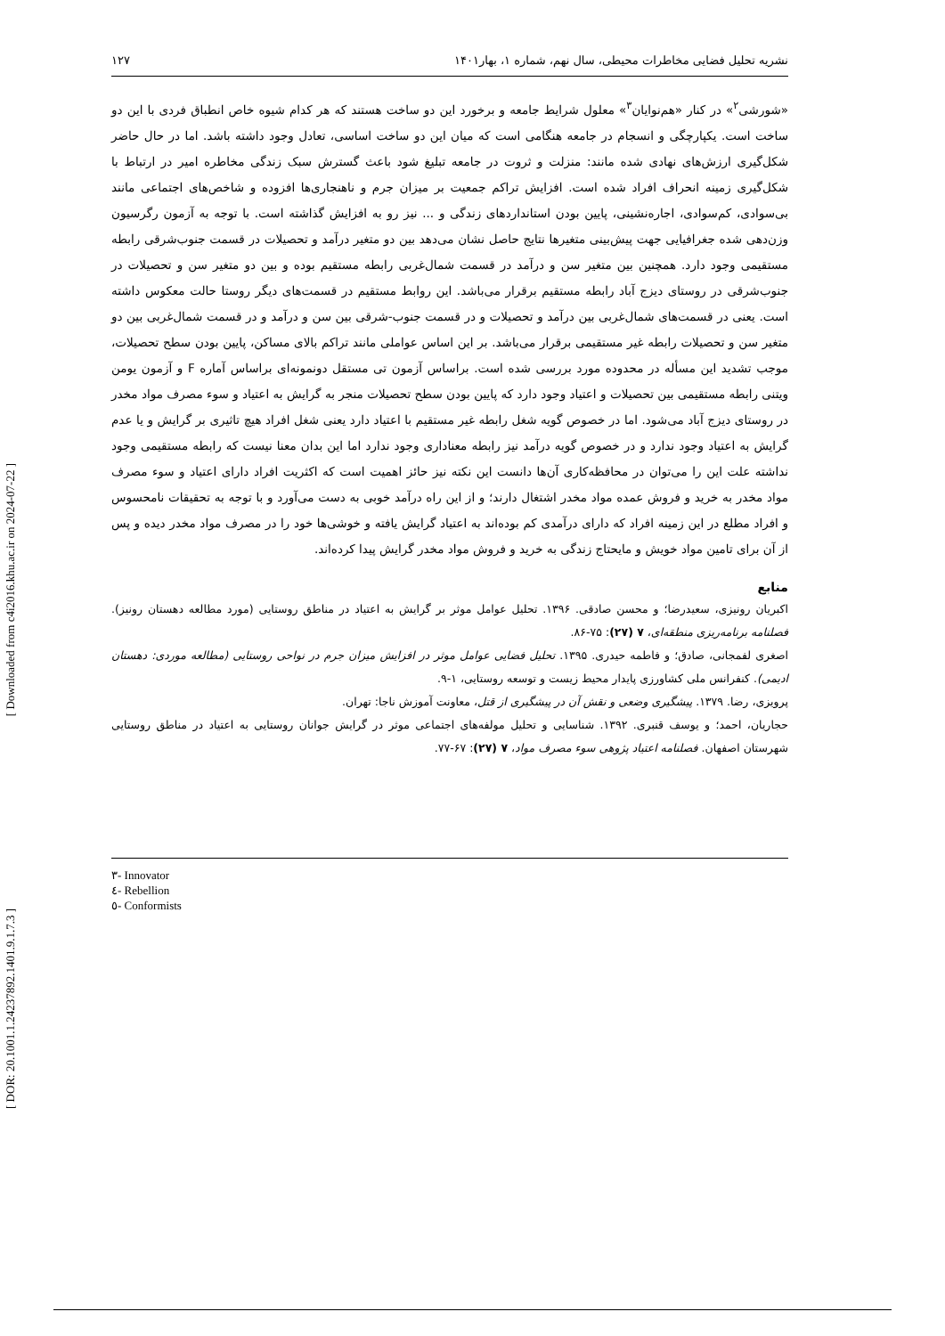نشریه تحلیل فضایی مخاطرات محیطی، سال نهم، شماره ۱، بهار۱۴۰۱ ۱۲۷
«شورشی<sup>۲</sup>» در کنار «هم‌نوایان<sup>۳</sup>» معلول شرایط جامعه و برخورد این دو ساخت هستند که هر کدام شیوه خاص انطباق فردی با این دو ساخت است. یکپارچگی و انسجام در جامعه هنگامی است که میان این دو ساخت اساسی، تعادل وجود داشته باشد. اما در حال حاضر شکل‌گیری ارزش‌های نهادی شده مانند: منزلت و ثروت در جامعه تبلیغ شود باعث گسترش سبک زندگی مخاطره امیر در ارتباط با شکل‌گیری زمینه انحراف افراد شده است. افزایش تراکم جمعیت بر میزان جرم و ناهنجاری‌ها افزوده و شاخص‌های اجتماعی مانند بی‌سوادی، کم‌سوادی، اجاره‌نشینی، پایین بودن استانداردهای زندگی و ... نیز رو به افزایش گذاشته است. با توجه به آزمون رگرسیون وزن‌دهی شده جغرافیایی جهت پیش‌بینی متغیرها نتایج حاصل نشان می‌دهد بین دو متغیر درآمد و تحصیلات در قسمت جنوب‌شرقی رابطه مستقیمی وجود دارد. همچنین بین متغیر سن و درآمد در قسمت شمال‌غربی رابطه مستقیم بوده و بین دو متغیر سن و تحصیلات در جنوب‌شرقی در روستای دیزج آباد رابطه مستقیم برقرار می‌باشد. این روابط مستقیم در قسمت‌های دیگر روستا حالت معکوس داشته است. یعنی در قسمت‌های شمال‌غربی بین درآمد و تحصیلات و در قسمت جنوب-شرقی بین سن و درآمد و در قسمت شمال‌غربی بین دو متغیر سن و تحصیلات رابطه غیر مستقیمی برقرار می‌باشد. بر این اساس عواملی مانند تراکم بالای مساکن، پایین بودن سطح تحصیلات، موجب تشدید این مسأله در محدوده مورد بررسی شده است. براساس آزمون تی مستقل دونمونه‌ای براساس آماره F و آزمون یومن ویتنی رابطه مستقیمی بین تحصیلات و اعتیاد وجود دارد که پایین بودن سطح تحصیلات منجر به گرایش به اعتیاد و سوء مصرف مواد مخدر در روستای دیزج آباد می‌شود. اما در خصوص گویه شغل رابطه غیر مستقیم با اعتیاد دارد یعنی شغل افراد هیچ تاثیری بر گرایش و یا عدم گرایش به اعتیاد وجود ندارد و در خصوص گویه درآمد نیز رابطه معناداری وجود ندارد اما این بدان معنا نیست که رابطه مستقیمی وجود نداشته علت این را می‌توان در محافظه‌کاری آن‌ها دانست این نکته نیز حائز اهمیت است که اکثریت افراد دارای اعتیاد و سوء مصرف مواد مخدر به خرید و فروش عمده مواد مخدر اشتغال دارند؛ و از این راه درآمد خوبی به دست می‌آورد و با توجه به تحقیقات نامحسوس و افراد مطلع در این زمینه افراد که دارای درآمدی کم بوده‌اند به اعتیاد گرایش یافته و خوشی‌ها خود را در مصرف مواد مخدر دیده و پس از آن برای تامین مواد خویش و مایحتاج زندگی به خرید و فروش مواد مخدر گرایش پیدا کرده‌اند.
منابع
اکبریان رونیزی، سعیدرضا؛ و محسن صادقی. ۱۳۹۶. تحلیل عوامل موثر بر گرایش به اعتیاد در مناطق روستایی (مورد مطالعه دهستان رونیز). فصلنامه برنامه‌ریزی منطقه‌ای، ۷ (۲۷): ۷۵-۸۶.
اصغری لفمجانی، صادق؛ و فاطمه حیدری. ۱۳۹۵. تحلیل فضایی عوامل موثر در افزایش میزان جرم در نواحی روستایی (مطالعه موردی: دهستان ادیمی). کنفرانس ملی کشاورزی پایدار محیط زیست و توسعه روستایی، ۱-۹.
پرویزی، رضا. ۱۳۷۹. پیشگیری وضعی و نقش آن در پیشگیری از قتل، معاونت آموزش ناجا: تهران.
حجاریان، احمد؛ و یوسف قنبری. ۱۳۹۲. شناسایی و تحلیل مولفه‌های اجتماعی موثر در گرایش جوانان روستایی به اعتیاد در مناطق روستایی شهرستان اصفهان. فصلنامه اعتیاد پژوهی سوء مصرف مواد، ۷ (۲۷): ۶۷-۷۷.
٣- Innovator
٤- Rebellion
٥- Conformists
[ Downloaded from c4i2016.khu.ac.ir on 2024-07-22 ]
[ DOR: 20.1001.1.24237892.1401.9.1.7.3 ]